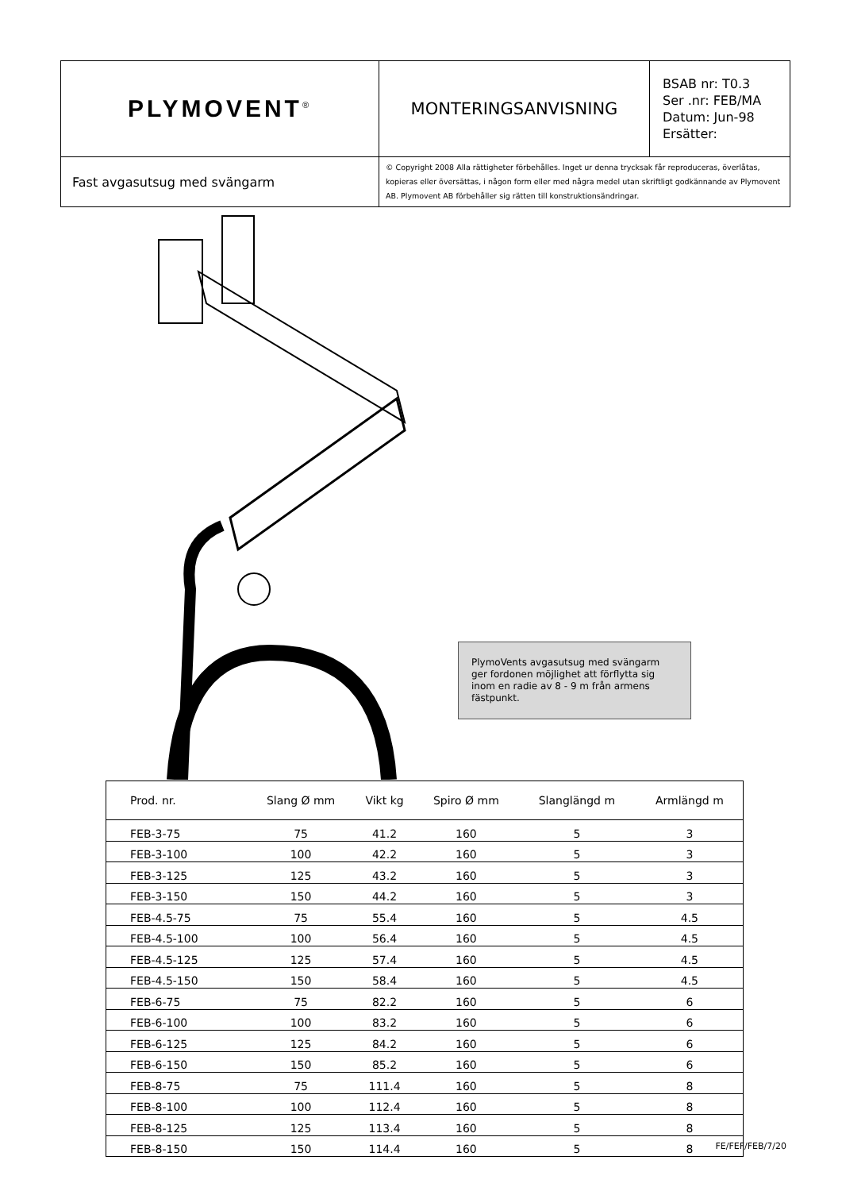| PLYMOVENT<sup>®</sup> | MONTERINGSANVISNING | BSAB nr: T0.3 Ser .nr: FEB/MA Datum: Jun-98 Ersätter: |
| Fast avgasutsug med svängarm | © Copyright 2008 Alla rättigheter förbehålles. Inget ur denna trycksak får reproduceras, överlåtas, kopieras eller översättas, i någon form eller med några medel utan skriftligt godkännande av Plymovent AB. Plymovent AB förbehåller sig rätten till konstruktionsändringar. | |
PlymoVents avgasutsug med svängarm ger fordonen möjlighet att förflytta sig inom en radie av 8 - 9 m från armens fästpunkt.
| Prod. nr. | Slang Ø mm | Vikt kg | Spiro Ø mm | Slanglängd m | Armlängd m |
| --- | --- | --- | --- | --- | --- |
| FEB-3-75 | 75 | 41.2 | 160 | 5 | 3 |
| FEB-3-100 | 100 | 42.2 | 160 | 5 | 3 |
| FEB-3-125 | 125 | 43.2 | 160 | 5 | 3 |
| FEB-3-150 | 150 | 44.2 | 160 | 5 | 3 |
| FEB-4.5-75 | 75 | 55.4 | 160 | 5 | 4.5 |
| FEB-4.5-100 | 100 | 56.4 | 160 | 5 | 4.5 |
| FEB-4.5-125 | 125 | 57.4 | 160 | 5 | 4.5 |
| FEB-4.5-150 | 150 | 58.4 | 160 | 5 | 4.5 |
| FEB-6-75 | 75 | 82.2 | 160 | 5 | 6 |
| FEB-6-100 | 100 | 83.2 | 160 | 5 | 6 |
| FEB-6-125 | 125 | 84.2 | 160 | 5 | 6 |
| FEB-6-150 | 150 | 85.2 | 160 | 5 | 6 |
| FEB-8-75 | 75 | 111.4 | 160 | 5 | 8 |
| FEB-8-100 | 100 | 112.4 | 160 | 5 | 8 |
| FEB-8-125 | 125 | 113.4 | 160 | 5 | 8 |
| FEB-8-150 | 150 | 114.4 | 160 | 5 | 8 |
FE/FEF/FEB/7/20